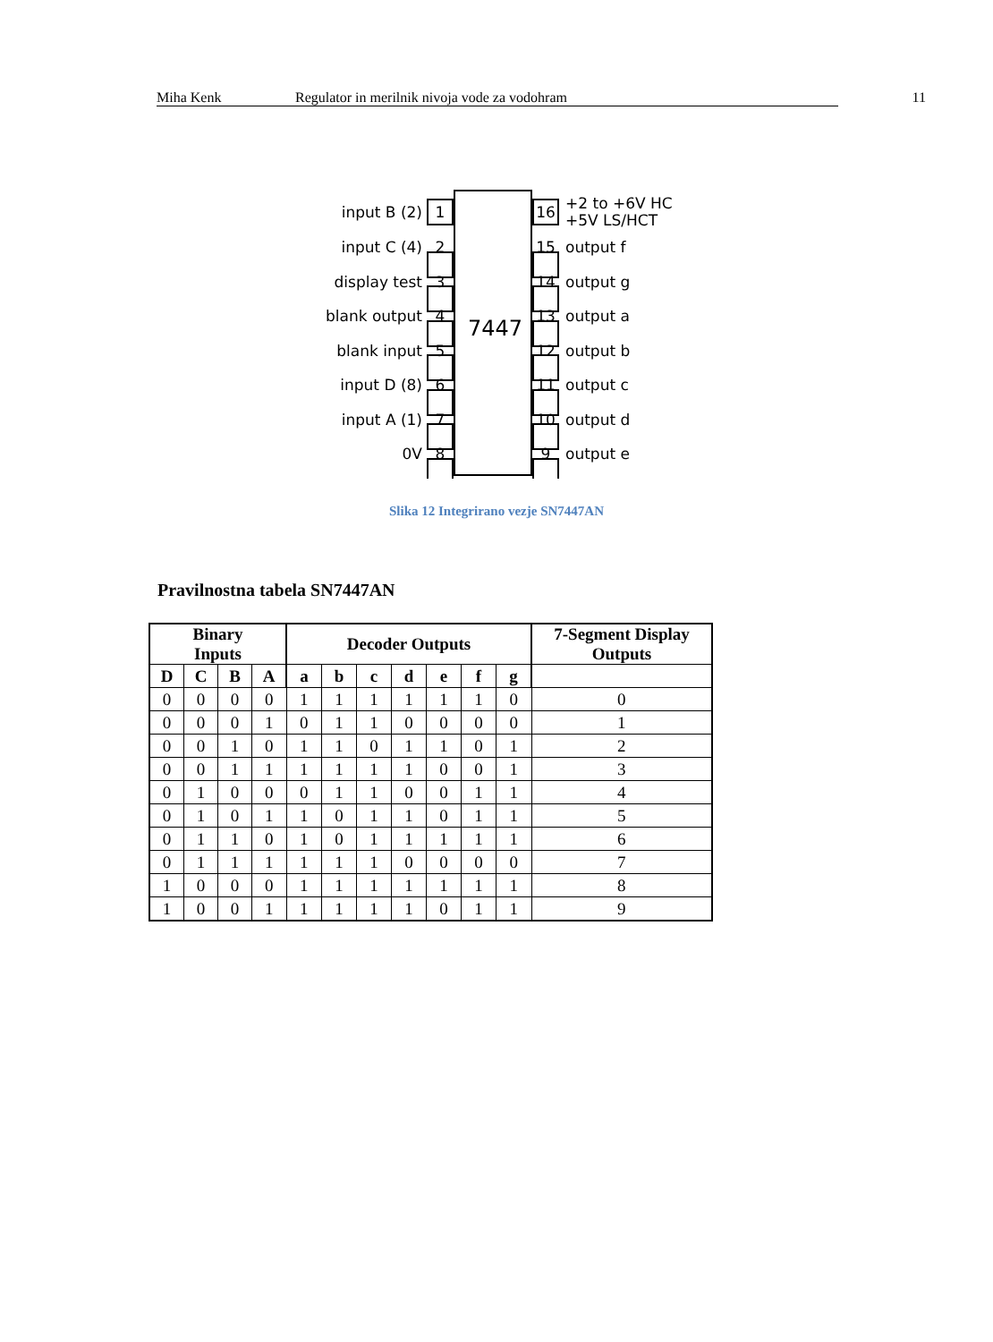Miha Kenk Regulator in merilnik nivoja vode za vodohram 11
7447
input B (2)
input C (4)
display test
blank output
blank input
input D (8)
input A (1)
0V
1
2
3
4
5
6
7
8
16
15
14
13
12
11
10
9
+2 to +6V HC
+5V LS/HCT
output f
output g
output a
output b
output c
output d
output e
Slika 12 Integrirano vezje SN7447AN
Pravilnostna tabela SN7447AN
| Binary Inputs | | | | Decoder Outputs | | | | | | | 7-Segment Display Outputs |
| --- | --- | --- | --- | --- | --- | --- | --- | --- | --- | --- | --- |
| D | C | B | A | a | b | c | d | e | f | g | |
| 0 | 0 | 0 | 0 | 1 | 1 | 1 | 1 | 1 | 1 | 0 | 0 |
| 0 | 0 | 0 | 1 | 0 | 1 | 1 | 0 | 0 | 0 | 0 | 1 |
| 0 | 0 | 1 | 0 | 1 | 1 | 0 | 1 | 1 | 0 | 1 | 2 |
| 0 | 0 | 1 | 1 | 1 | 1 | 1 | 1 | 0 | 0 | 1 | 3 |
| 0 | 1 | 0 | 0 | 0 | 1 | 1 | 0 | 0 | 1 | 1 | 4 |
| 0 | 1 | 0 | 1 | 1 | 0 | 1 | 1 | 0 | 1 | 1 | 5 |
| 0 | 1 | 1 | 0 | 1 | 0 | 1 | 1 | 1 | 1 | 1 | 6 |
| 0 | 1 | 1 | 1 | 1 | 1 | 1 | 0 | 0 | 0 | 0 | 7 |
| 1 | 0 | 0 | 0 | 1 | 1 | 1 | 1 | 1 | 1 | 1 | 8 |
| 1 | 0 | 0 | 1 | 1 | 1 | 1 | 1 | 0 | 1 | 1 | 9 |